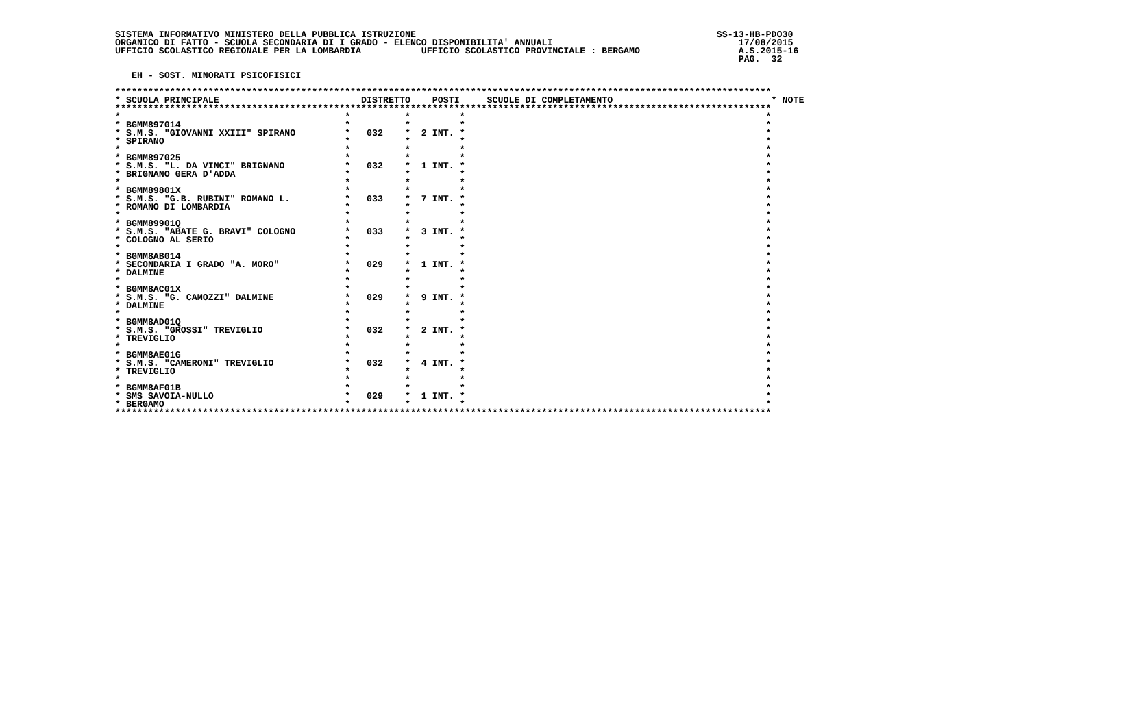SISTEMA INFORMATIVO MINISTERO DELLA PUBBLICA ISTRUZIONE                                                       SS-13-HB-PDO30
ORGANICO DI FATTO - SCUOLA SECONDARIA DI I GRADO - ELENCO DISPONIBILITA' ANNUALI                                  17/08/2015
UFFICIO SCOLASTICO REGIONALE PER LA LOMBARDIA           UFFICIO SCOLASTICO PROVINCIALE : BERGAMO                  A.S.2015-16
                                                                                                                  PAG.  32

   EH - SOST. MINORATI PSICOFISICI

************************************************************************************************************************
* SCUOLA PRINCIPALE                          DISTRETTO    POSTI     SCUOLE DI COMPLETAMENTO                             * NOTE
************************************************************************************************************************
*                                         *          *         *                                                       *
* BGMM897014                              *          *         *                                                       *
* S.M.S. "GIOVANNI XXIII" SPIRANO         *   032    *  2 INT. *                                                       *
* SPIRANO                                 *          *         *                                                       *
*                                         *          *         *                                                       *
* BGMM897025                              *          *         *                                                       *
* S.M.S. "L. DA VINCI" BRIGNANO           *   032    *  1 INT. *                                                       *
* BRIGNANO GERA D'ADDA                    *          *         *                                                       *
*                                         *          *         *                                                       *
* BGMM89801X                              *          *         *                                                       *
* S.M.S. "G.B. RUBINI" ROMANO L.          *   033    *  7 INT. *                                                       *
* ROMANO DI LOMBARDIA                     *          *         *                                                       *
*                                         *          *         *                                                       *
* BGMM89901Q                              *          *         *                                                       *
* S.M.S. "ABATE G. BRAVI" COLOGNO         *   033    *  3 INT. *                                                       *
* COLOGNO AL SERIO                        *          *         *                                                       *
*                                         *          *         *                                                       *
* BGMM8AB014                              *          *         *                                                       *
* SECONDARIA I GRADO "A. MORO"            *   029    *  1 INT. *                                                       *
* DALMINE                                 *          *         *                                                       *
*                                         *          *         *                                                       *
* BGMM8AC01X                              *          *         *                                                       *
* S.M.S. "G. CAMOZZI" DALMINE             *   029    *  9 INT. *                                                       *
* DALMINE                                 *          *         *                                                       *
*                                         *          *         *                                                       *
* BGMM8AD01Q                              *          *         *                                                       *
* S.M.S. "GROSSI" TREVIGLIO               *   032    *  2 INT. *                                                       *
* TREVIGLIO                               *          *         *                                                       *
*                                         *          *         *                                                       *
* BGMM8AE01G                              *          *         *                                                       *
* S.M.S. "CAMERONI" TREVIGLIO             *   032    *  4 INT. *                                                       *
* TREVIGLIO                               *          *         *                                                       *
*                                         *          *         *                                                       *
* BGMM8AF01B                              *          *         *                                                       *
* SMS SAVOIA-NULLO                        *   029    *  1 INT. *                                                       *
* BERGAMO                                 *          *         *                                                       *
************************************************************************************************************************